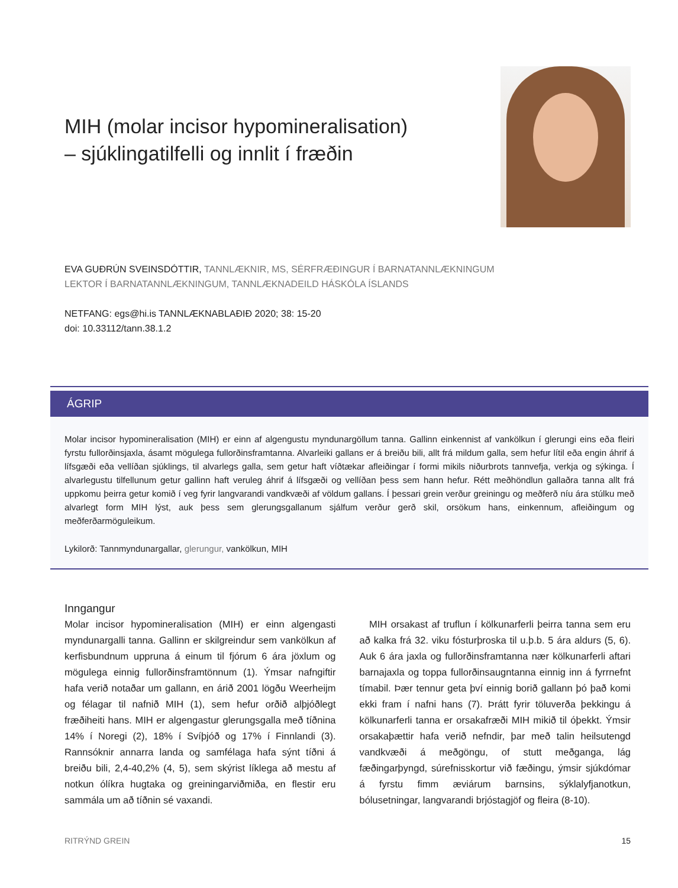MIH (molar incisor hypomineralisation)
– sjúklingatilfelli og innlit í fræðin
EVA GUÐRÚN SVEINSDÓTTIR, TANNLÆKNIR, MS, SÉRFRÆÐINGUR Í BARNATANNLÆKNINGUM
LEKTOR Í BARNATANNLÆKNINGUM, TANNLÆKNADEILD HÁSKÓLA ÍSLANDS
NETFANG: egs@hi.is TANNLÆKNABLAÐIÐ 2020; 38: 15-20
doi: 10.33112/tann.38.1.2
ÁGRIP
Molar incisor hypomineralisation (MIH) er einn af algengustu myndunargöllum tanna. Gallinn einkennist af vankölkun í glerungi eins eða fleiri fyrstu fullorðinsjaxla, ásamt mögulega fullorðinsframtanna. Alvarleiki gallans er á breiðu bili, allt frá mildum galla, sem hefur lítil eða engin áhrif á lífsgæði eða vellíðan sjúklings, til alvarlegs galla, sem getur haft víðtækar afleiðingar í formi mikils niðurbrots tannvefja, verkja og sýkinga. Í alvarlegustu tilfellunum getur gallinn haft veruleg áhrif á lífsgæði og vellíðan þess sem hann hefur. Rétt meðhöndlun gallaðra tanna allt frá uppkomu þeirra getur komið í veg fyrir langvarandi vandkvæði af völdum gallans. Í þessari grein verður greiningu og meðferð níu ára stúlku með alvarlegt form MIH lýst, auk þess sem glerungsgallanum sjálfum verður gerð skil, orsökum hans, einkennum, afleiðingum og meðferðarmöguleikum.
Lykilorð: Tannmyndunargallar, glerungur, vankölkun, MIH
Inngangur
Molar incisor hypomineralisation (MIH) er einn algengasti myndunargalli tanna. Gallinn er skilgreindur sem vankölkun af kerfisbundnum uppruna á einum til fjórum 6 ára jöxlum og mögulega einnig fullorðinsframtönnum (1). Ýmsar nafngiftir hafa verið notaðar um gallann, en árið 2001 lögðu Weerheijm og félagar til nafnið MIH (1), sem hefur orðið alþjóðlegt fræðiheiti hans. MIH er algengastur glerungsgalla með tíðnina 14% í Noregi (2), 18% í Svíþjóð og 17% í Finnlandi (3). Rannsóknir annarra landa og samfélaga hafa sýnt tíðni á breiðu bili, 2,4-40,2% (4, 5), sem skýrist líklega að mestu af notkun ólíkra hugtaka og greiningarviðmiða, en flestir eru sammála um að tíðnin sé vaxandi.
 MIH orsakast af truflun í kölkunarferli þeirra tanna sem eru að kalka frá 32. viku fósturþroska til u.þ.b. 5 ára aldurs (5, 6). Auk 6 ára jaxla og fullorðinsframtanna nær kölkunarferli aftari barnajaxla og toppa fullorðinsaugntanna einnig inn á fyrrnefnt tímabil. Þær tennur geta því einnig borið gallann þó það komi ekki fram í nafni hans (7). Þrátt fyrir töluverða þekkingu á kölkunarferli tanna er orsakafræði MIH mikið til óþekkt. Ýmsir orsakaþættir hafa verið nefndir, þar með talin heilsutengd vandkvæði á meðgöngu, of stutt meðganga, lág fæðingarþyngd, súrefnisskortur við fæðingu, ýmsir sjúkdómar á fyrstu fimm æviárum barnsins, sýklalyfjanotkun, bólusetningar, langvarandi brjóstagjöf og fleira (8-10).
RITRÝND GREIN 15